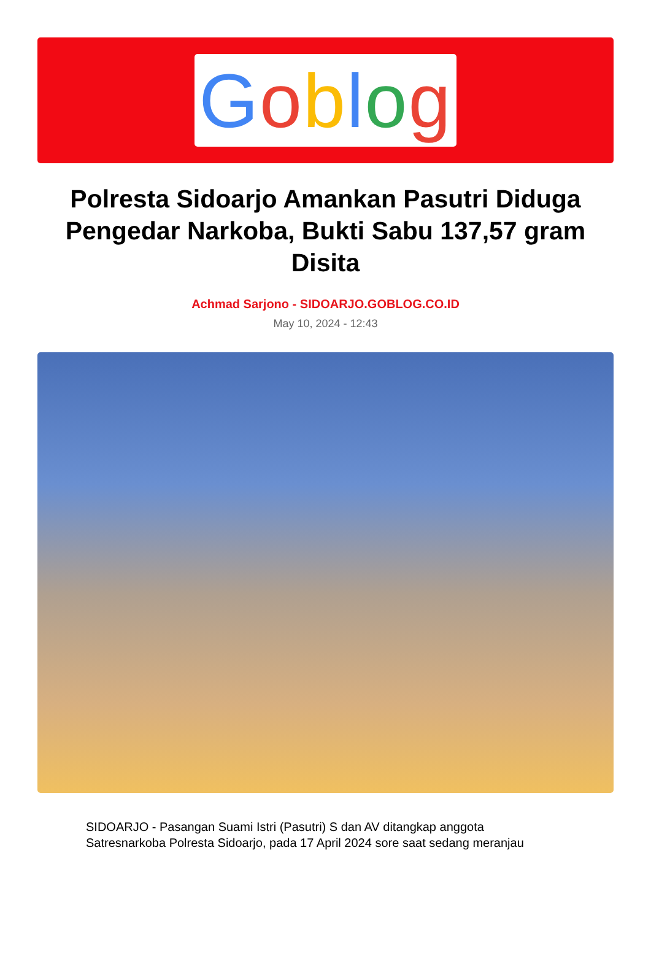Goblog
Polresta Sidoarjo Amankan Pasutri Diduga Pengedar Narkoba, Bukti Sabu 137,57 gram Disita
Achmad Sarjono - SIDOARJO.GOBLOG.CO.ID
May 10, 2024 - 12:43
SIDOARJO - Pasangan Suami Istri (Pasutri) S dan AV ditangkap anggota Satresnarkoba Polresta Sidoarjo, pada 17 April 2024 sore saat sedang meranjau